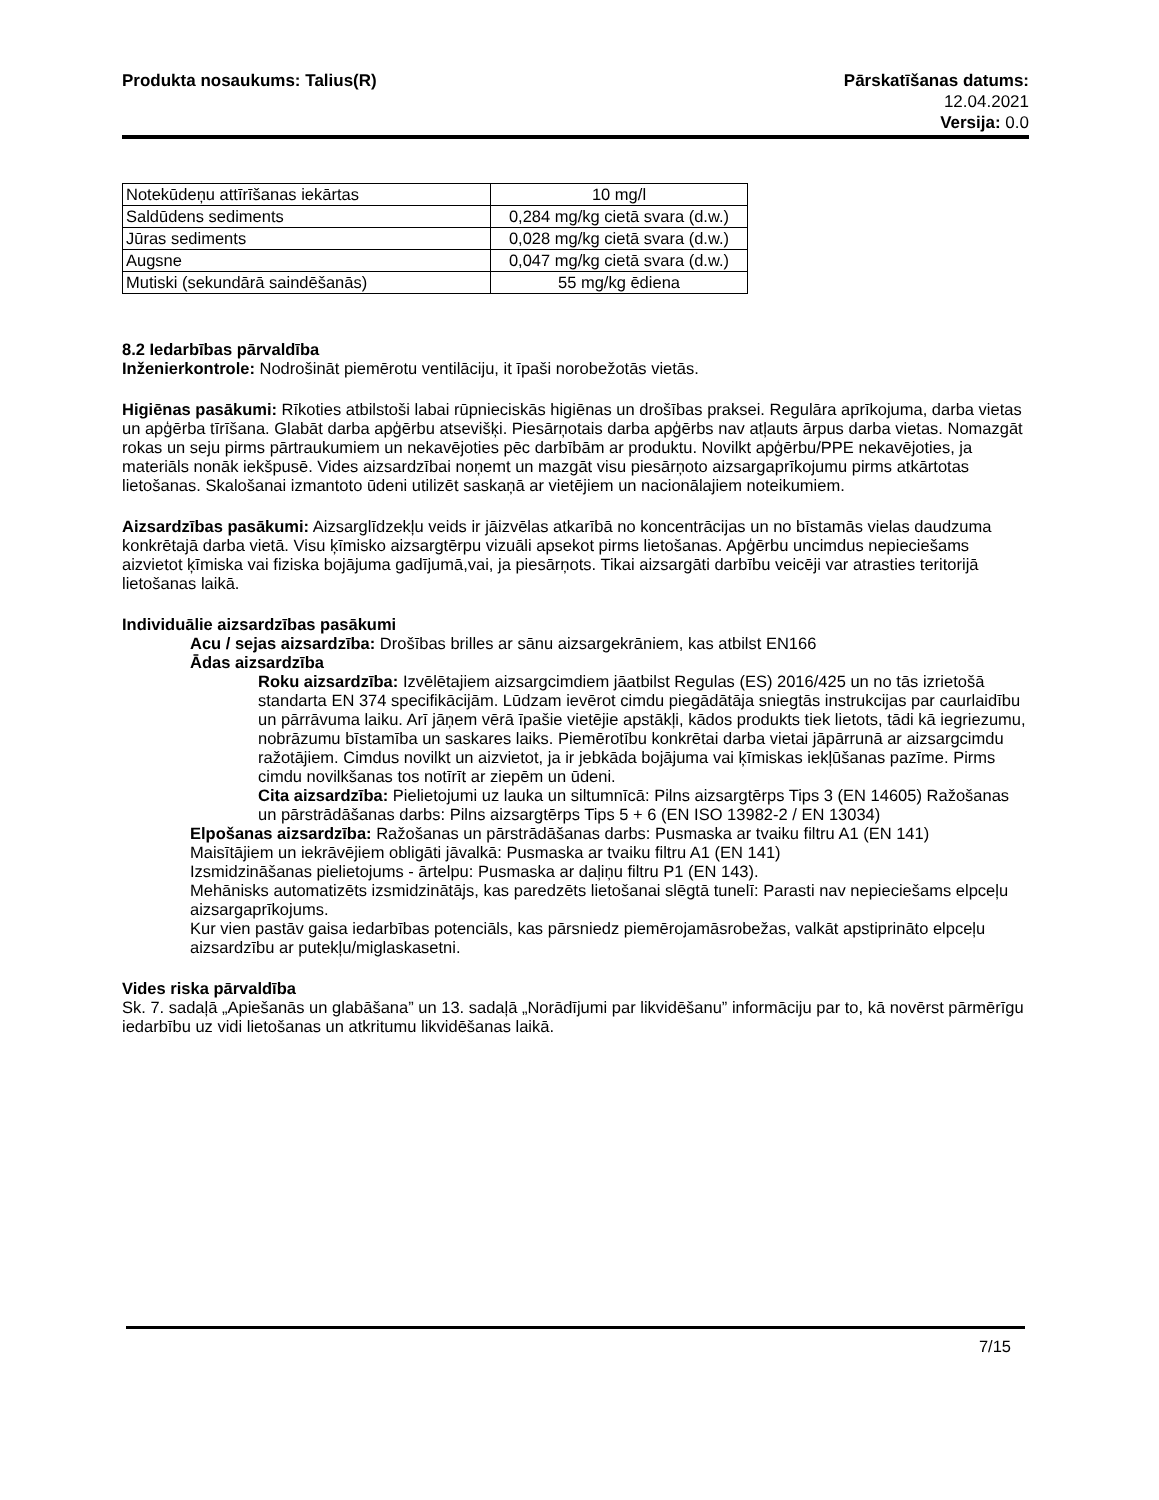Produkta nosaukums: Talius(R) Pārskatīšanas datums:
12.04.2021
Versija: 0.0
| Notekūdeņu attīrīšanas iekārtas | 10 mg/l |
| Saldūdens sediments | 0,284 mg/kg cietā svara (d.w.) |
| Jūras sediments | 0,028 mg/kg cietā svara (d.w.) |
| Augsne | 0,047 mg/kg cietā svara (d.w.) |
| Mutiski (sekundārā saindēšanās) | 55 mg/kg ēdiena |
8.2 Iedarbības pārvaldība
Inženierkontrole: Nodrošināt piemērotu ventilāciju, it īpaši norobežotās vietās.
Higiēnas pasākumi: Rīkoties atbilstoši labai rūpnieciskās higiēnas un drošības praksei. Regulāra aprīkojuma, darba vietas un apģērba tīrīšana. Glabāt darba apģērbu atsevišķi. Piesārņotais darba apģērbs nav atļauts ārpus darba vietas. Nomazgāt rokas un seju pirms pārtraukumiem un nekavējoties pēc darbībām ar produktu. Novilkt apģērbu/PPE nekavējoties, ja materiāls nonāk iekšpusē. Vides aizsardzībai noņemt un mazgāt visu piesārņoto aizsargaprīkojumu pirms atkārtotas lietošanas. Skalošanai izmantoto ūdeni utilizēt saskaņā ar vietējiem un nacionālajiem noteikumiem.
Aizsardzības pasākumi: Aizsarglīdzekļu veids ir jāizvēlas atkarībā no koncentrācijas un no bīstamās vielas daudzuma konkrētajā darba vietā. Visu ķīmisko aizsargtērpu vizuāli apsekot pirms lietošanas. Apģērbu uncimdus nepieciešams aizvietot ķīmiska vai fiziska bojājuma gadījumā,vai, ja piesārņots. Tikai aizsargāti darbību veicēji var atrasties teritorijā lietošanas laikā.
Individuālie aizsardzības pasākumi
Acu / sejas aizsardzība: Drošības brilles ar sānu aizsargekrāniem, kas atbilst EN166
Ādas aizsardzība
Roku aizsardzība: Izvēlētajiem aizsargcimdiem jāatbilst Regulas (ES) 2016/425 un no tās izrietošā standarta EN 374 specifikācijām. Lūdzam ievērot cimdu piegādātāja sniegtās instrukcijas par caurlaidību un pārrāvuma laiku. Arī jāņem vērā īpašie vietējie apstākļi, kādos produkts tiek lietots, tādi kā iegriezumu, nobrāzumu bīstamība un saskares laiks. Piemērotību konkrētai darba vietai jāpārrunā ar aizsargcimdu ražotājiem. Cimdus novilkt un aizvietot, ja ir jebkāda bojājuma vai ķīmiskas iekļūšanas pazīme. Pirms cimdu novilkšanas tos notīrīt ar ziepēm un ūdeni.
Cita aizsardzība: Pielietojumi uz lauka un siltumnīcā: Pilns aizsargtērps Tips 3 (EN 14605) Ražošanas un pārstrādāšanas darbs: Pilns aizsargtērps Tips 5 + 6 (EN ISO 13982-2 / EN 13034)
Elpošanas aizsardzība: Ražošanas un pārstrādāšanas darbs: Pusmaska ar tvaiku filtru A1 (EN 141)
Maisītājiem un iekrāvējiem obligāti jāvalkā: Pusmaska ar tvaiku filtru A1 (EN 141)
Izsmidzināšanas pielietojums - ārtelpu: Pusmaska ar daļiņu filtru P1 (EN 143).
Mehānisks automatizēts izsmidzinātājs, kas paredzēts lietošanai slēgtā tunelī: Parasti nav nepieciešams elpceļu aizsargaprīkojums.
Kur vien pastāv gaisa iedarbības potenciāls, kas pārsniedz piemērojamāsrobežas, valkāt apstiprināto elpceļu aizsardzību ar putekļu/miglaskasetni.
Vides riska pārvaldība
Sk. 7. sadaļā „Apiešanās un glabāšana” un 13. sadaļā „Norādījumi par likvidēšanu” informāciju par to, kā novērst pārmērīgu iedarbību uz vidi lietošanas un atkritumu likvidēšanas laikā.
7/15